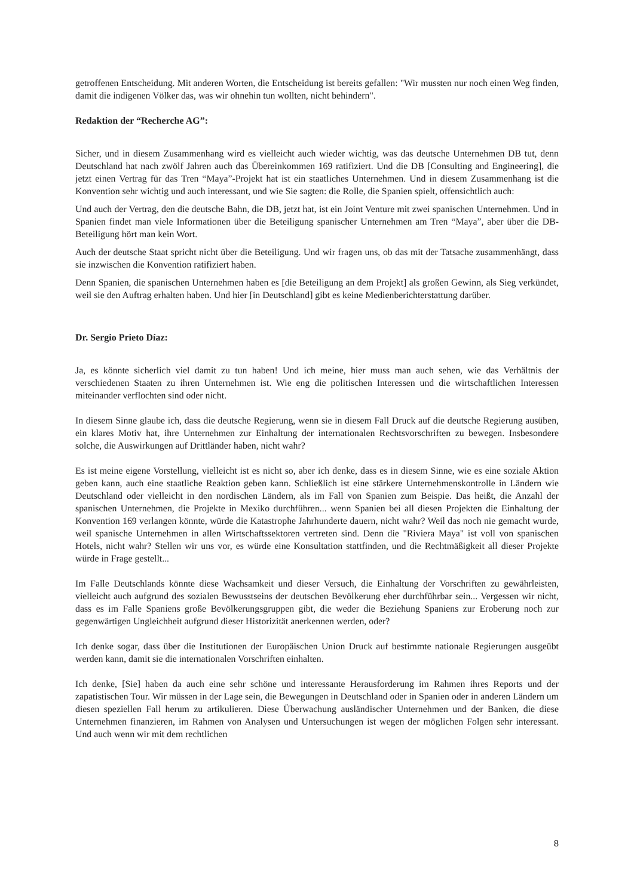getroffenen Entscheidung. Mit anderen Worten, die Entscheidung ist bereits gefallen: "Wir mussten nur noch einen Weg finden, damit die indigenen Völker das, was wir ohnehin tun wollten, nicht behindern".
Redaktion der “Recherche AG”:
Sicher, und in diesem Zusammenhang wird es vielleicht auch wieder wichtig, was das deutsche Unternehmen DB tut, denn Deutschland hat nach zwölf Jahren auch das Übereinkommen 169 ratifiziert. Und die DB [Consulting and Engineering], die jetzt einen Vertrag für das Tren “Maya”-Projekt hat ist ein staatliches Unternehmen. Und in diesem Zusammenhang ist die Konvention sehr wichtig und auch interessant, und wie Sie sagten: die Rolle, die Spanien spielt, offensichtlich auch:
Und auch der Vertrag, den die deutsche Bahn, die DB, jetzt hat, ist ein Joint Venture mit zwei spanischen Unternehmen. Und in Spanien findet man viele Informationen über die Beteiligung spanischer Unternehmen am Tren “Maya”, aber über die DB-Beteiligung hört man kein Wort.
Auch der deutsche Staat spricht nicht über die Beteiligung. Und wir fragen uns, ob das mit der Tatsache zusammenhängt, dass sie inzwischen die Konvention ratifiziert haben.
Denn Spanien, die spanischen Unternehmen haben es [die Beteiligung an dem Projekt] als großen Gewinn, als Sieg verkündet, weil sie den Auftrag erhalten haben. Und hier [in Deutschland] gibt es keine Medienberichterstattung darüber.
Dr. Sergio Prieto Díaz:
Ja, es könnte sicherlich viel damit zu tun haben! Und ich meine, hier muss man auch sehen, wie das Verhältnis der verschiedenen Staaten zu ihren Unternehmen ist. Wie eng die politischen Interessen und die wirtschaftlichen Interessen miteinander verflochten sind oder nicht.
In diesem Sinne glaube ich, dass die deutsche Regierung, wenn sie in diesem Fall Druck auf die deutsche Regierung ausüben, ein klares Motiv hat, ihre Unternehmen zur Einhaltung der internationalen Rechtsvorschriften zu bewegen. Insbesondere solche, die Auswirkungen auf Drittländer haben, nicht wahr?
Es ist meine eigene Vorstellung, vielleicht ist es nicht so, aber ich denke, dass es in diesem Sinne, wie es eine soziale Aktion geben kann, auch eine staatliche Reaktion geben kann. Schließlich ist eine stärkere Unternehmenskontrolle in Ländern wie Deutschland oder vielleicht in den nordischen Ländern, als im Fall von Spanien zum Beispie. Das heißt, die Anzahl der spanischen Unternehmen, die Projekte in Mexiko durchführen... wenn Spanien bei all diesen Projekten die Einhaltung der Konvention 169 verlangen könnte, würde die Katastrophe Jahrhunderte dauern, nicht wahr? Weil das noch nie gemacht wurde, weil spanische Unternehmen in allen Wirtschaftssektoren vertreten sind. Denn die "Riviera Maya" ist voll von spanischen Hotels, nicht wahr? Stellen wir uns vor, es würde eine Konsultation stattfinden, und die Rechtmäßigkeit all dieser Projekte würde in Frage gestellt...
Im Falle Deutschlands könnte diese Wachsamkeit und dieser Versuch, die Einhaltung der Vorschriften zu gewährleisten, vielleicht auch aufgrund des sozialen Bewusstseins der deutschen Bevölkerung eher durchführbar sein... Vergessen wir nicht, dass es im Falle Spaniens große Bevölkerungsgruppen gibt, die weder die Beziehung Spaniens zur Eroberung noch zur gegenwärtigen Ungleichheit aufgrund dieser Historizität anerkennen werden, oder?
Ich denke sogar, dass über die Institutionen der Europäischen Union Druck auf bestimmte nationale Regierungen ausgeübt werden kann, damit sie die internationalen Vorschriften einhalten.
Ich denke, [Sie] haben da auch eine sehr schöne und interessante Herausforderung im Rahmen ihres Reports und der zapatistischen Tour. Wir müssen in der Lage sein, die Bewegungen in Deutschland oder in Spanien oder in anderen Ländern um diesen speziellen Fall herum zu artikulieren. Diese Überwachung ausländischer Unternehmen und der Banken, die diese Unternehmen finanzieren, im Rahmen von Analysen und Untersuchungen ist wegen der möglichen Folgen sehr interessant. Und auch wenn wir mit dem rechtlichen
8